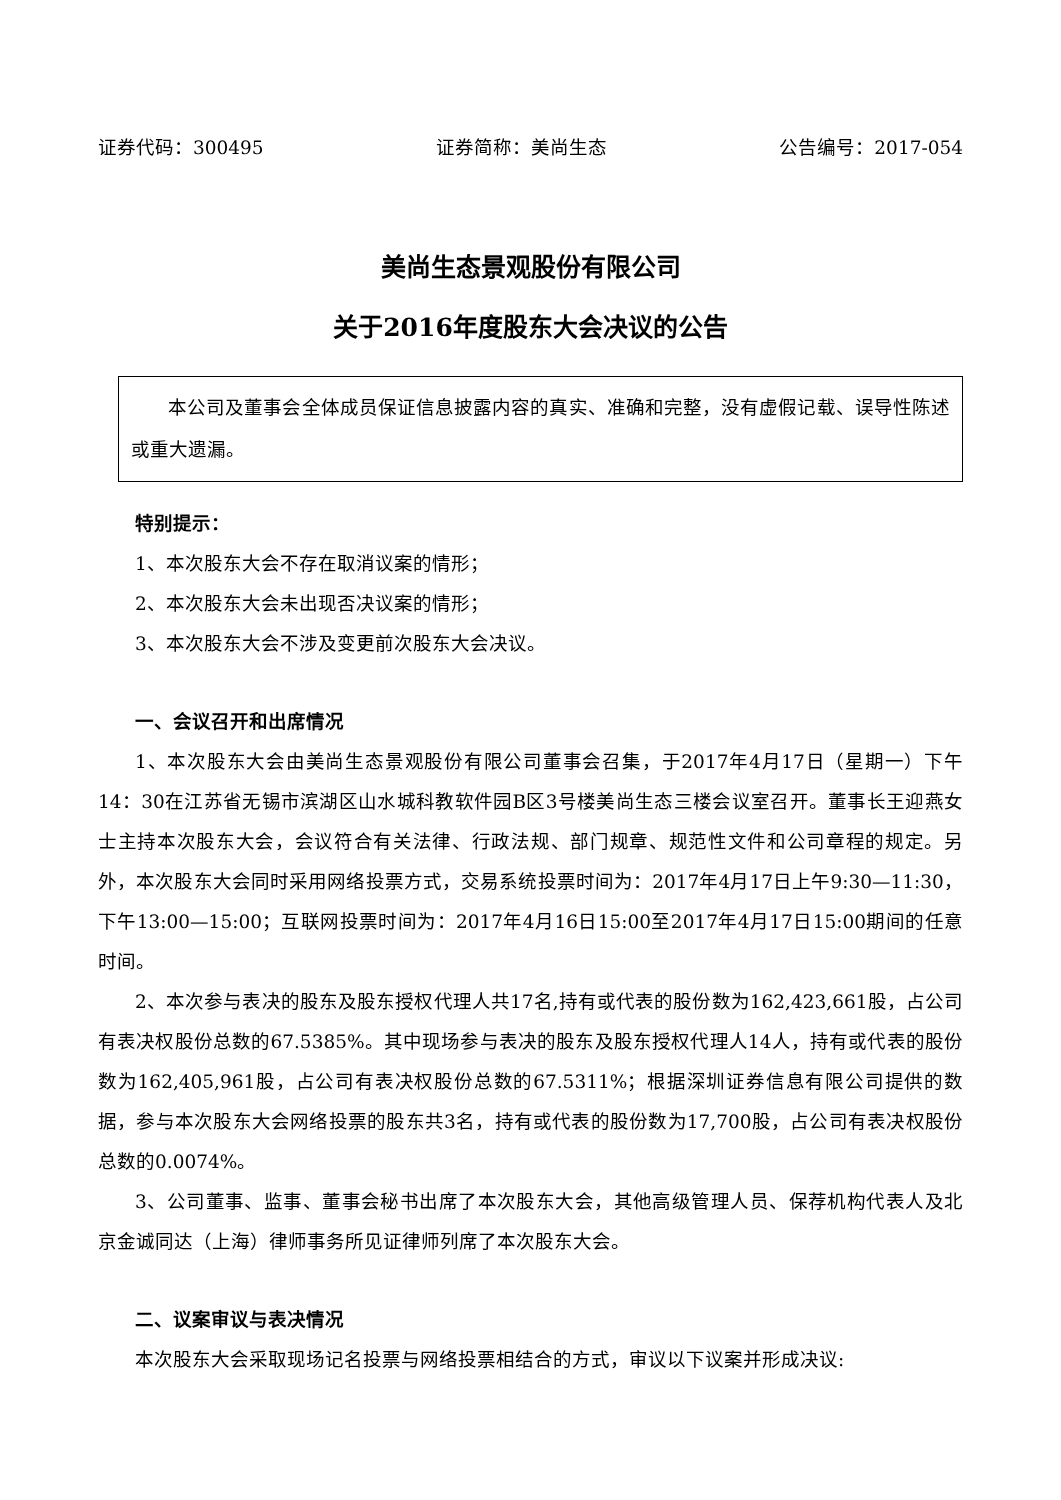证券代码：300495 证券简称：美尚生态 公告编号：2017-054
美尚生态景观股份有限公司
关于2016年度股东大会决议的公告
本公司及董事会全体成员保证信息披露内容的真实、准确和完整，没有虚假记载、误导性陈述或重大遗漏。
特别提示：
1、本次股东大会不存在取消议案的情形；
2、本次股东大会未出现否决议案的情形；
3、本次股东大会不涉及变更前次股东大会决议。
一、会议召开和出席情况
1、本次股东大会由美尚生态景观股份有限公司董事会召集，于2017年4月17日（星期一）下午14：30在江苏省无锡市滨湖区山水城科教软件园B区3号楼美尚生态三楼会议室召开。董事长王迎燕女士主持本次股东大会，会议符合有关法律、行政法规、部门规章、规范性文件和公司章程的规定。另外，本次股东大会同时采用网络投票方式，交易系统投票时间为：2017年4月17日上午9:30—11:30，下午13:00—15:00；互联网投票时间为：2017年4月16日15:00至2017年4月17日15:00期间的任意时间。
2、本次参与表决的股东及股东授权代理人共17名,持有或代表的股份数为162,423,661股，占公司有表决权股份总数的67.5385%。其中现场参与表决的股东及股东授权代理人14人，持有或代表的股份数为162,405,961股，占公司有表决权股份总数的67.5311%；根据深圳证券信息有限公司提供的数据，参与本次股东大会网络投票的股东共3名，持有或代表的股份数为17,700股，占公司有表决权股份总数的0.0074%。
3、公司董事、监事、董事会秘书出席了本次股东大会，其他高级管理人员、保荐机构代表人及北京金诚同达（上海）律师事务所见证律师列席了本次股东大会。
二、议案审议与表决情况
本次股东大会采取现场记名投票与网络投票相结合的方式，审议以下议案并形成决议: